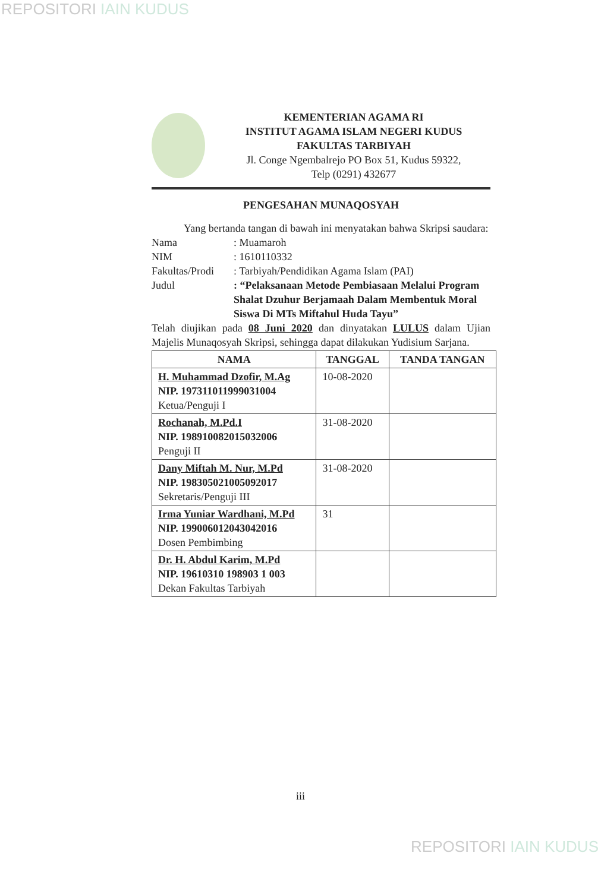REPOSITORI IAIN KUDUS
KEMENTERIAN AGAMA RI
INSTITUT AGAMA ISLAM NEGERI KUDUS
FAKULTAS TARBIYAH
Jl. Conge Ngembalrejo PO Box 51, Kudus 59322,
Telp (0291) 432677
PENGESAHAN MUNAQOSYAH
   Yang bertanda tangan di bawah ini menyatakan bahwa Skripsi saudara:
Nama : Muamaroh
NIM : 1610110332
Fakultas/Prodi
: Tarbiyah/Pendidikan Agama Islam (PAI)
Judul : “Pelaksanaan Metode Pembiasaan Melalui Program Shalat Dzuhur Berjamaah Dalam Membentuk Moral Siswa Di MTs Miftahul Huda Tayu”
Telah diujikan pada 08 Juni 2020 dan dinyatakan LULUS dalam Ujian Majelis Munaqosyah Skripsi, sehingga dapat dilakukan Yudisium Sarjana.
| NAMA | TANGGAL | TANDA TANGAN |
| --- | --- | --- |
| H. Muhammad Dzofir, M.Ag NIP. 197311011999031004 Ketua/Penguji I | 10-08-2020 | |
| Rochanah, M.Pd.I NIP. 198910082015032006 Penguji II | 31-08-2020 | |
| Dany Miftah M. Nur, M.Pd NIP. 198305021005092017 Sekretaris/Penguji III | 31-08-2020 | |
| Irma Yuniar Wardhani, M.Pd NIP. 199006012043042016 Dosen Pembimbing | 31 | |
| Dr. H. Abdul Karim, M.Pd NIP. 19610310 198903 1 003 Dekan Fakultas Tarbiyah | | |
iii
REPOSITORI IAIN KUDUS